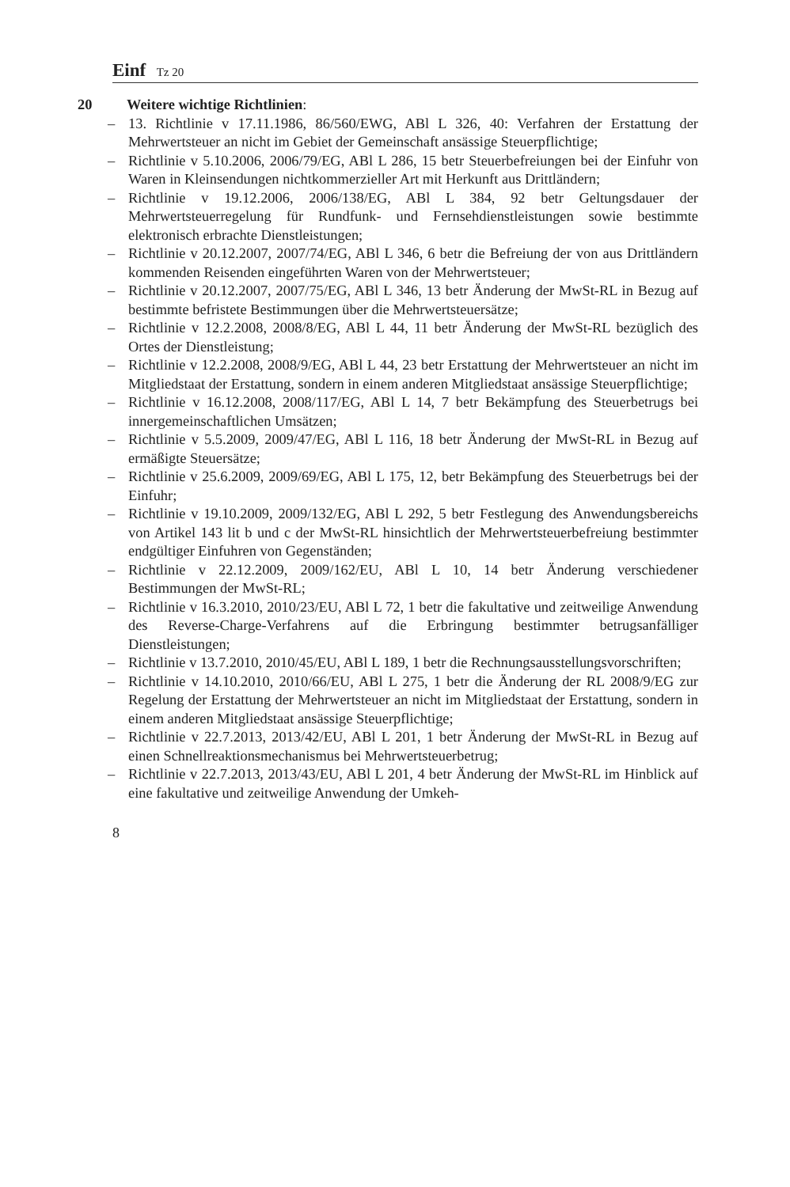Einf Tz 20
20 Weitere wichtige Richtlinien:
– 13. Richtlinie v 17.11.1986, 86/560/EWG, ABl L 326, 40: Verfahren der Erstattung der Mehrwertsteuer an nicht im Gebiet der Gemeinschaft ansässige Steuerpflichtige;
– Richtlinie v 5.10.2006, 2006/79/EG, ABl L 286, 15 betr Steuerbefreiungen bei der Einfuhr von Waren in Kleinsendungen nichtkommerzieller Art mit Herkunft aus Drittländern;
– Richtlinie v 19.12.2006, 2006/138/EG, ABl L 384, 92 betr Geltungsdauer der Mehrwertsteuerregelung für Rundfunk- und Fernsehdienstleistungen sowie bestimmte elektronisch erbrachte Dienstleistungen;
– Richtlinie v 20.12.2007, 2007/74/EG, ABl L 346, 6 betr die Befreiung der von aus Drittländern kommenden Reisenden eingeführten Waren von der Mehrwertsteuer;
– Richtlinie v 20.12.2007, 2007/75/EG, ABl L 346, 13 betr Änderung der MwSt-RL in Bezug auf bestimmte befristete Bestimmungen über die Mehrwertsteuersätze;
– Richtlinie v 12.2.2008, 2008/8/EG, ABl L 44, 11 betr Änderung der MwSt-RL bezüglich des Ortes der Dienstleistung;
– Richtlinie v 12.2.2008, 2008/9/EG, ABl L 44, 23 betr Erstattung der Mehrwertsteuer an nicht im Mitgliedstaat der Erstattung, sondern in einem anderen Mitgliedstaat ansässige Steuerpflichtige;
– Richtlinie v 16.12.2008, 2008/117/EG, ABl L 14, 7 betr Bekämpfung des Steuerbetrugs bei innergemeinschaftlichen Umsätzen;
– Richtlinie v 5.5.2009, 2009/47/EG, ABl L 116, 18 betr Änderung der MwSt-RL in Bezug auf ermäßigte Steuersätze;
– Richtlinie v 25.6.2009, 2009/69/EG, ABl L 175, 12, betr Bekämpfung des Steuerbetrugs bei der Einfuhr;
– Richtlinie v 19.10.2009, 2009/132/EG, ABl L 292, 5 betr Festlegung des Anwendungsbereichs von Artikel 143 lit b und c der MwSt-RL hinsichtlich der Mehrwertsteuerbefreiung bestimmter endgültiger Einfuhren von Gegenständen;
– Richtlinie v 22.12.2009, 2009/162/EU, ABl L 10, 14 betr Änderung verschiedener Bestimmungen der MwSt-RL;
– Richtlinie v 16.3.2010, 2010/23/EU, ABl L 72, 1 betr die fakultative und zeitweilige Anwendung des Reverse-Charge-Verfahrens auf die Erbringung bestimmter betrugsanfälliger Dienstleistungen;
– Richtlinie v 13.7.2010, 2010/45/EU, ABl L 189, 1 betr die Rechnungsausstellungsvorschriften;
– Richtlinie v 14.10.2010, 2010/66/EU, ABl L 275, 1 betr die Änderung der RL 2008/9/EG zur Regelung der Erstattung der Mehrwertsteuer an nicht im Mitgliedstaat der Erstattung, sondern in einem anderen Mitgliedstaat ansässige Steuerpflichtige;
– Richtlinie v 22.7.2013, 2013/42/EU, ABl L 201, 1 betr Änderung der MwSt-RL in Bezug auf einen Schnellreaktionsmechanismus bei Mehrwertsteuerbetrug;
– Richtlinie v 22.7.2013, 2013/43/EU, ABl L 201, 4 betr Änderung der MwSt-RL im Hinblick auf eine fakultative und zeitweilige Anwendung der Umkeh-
8